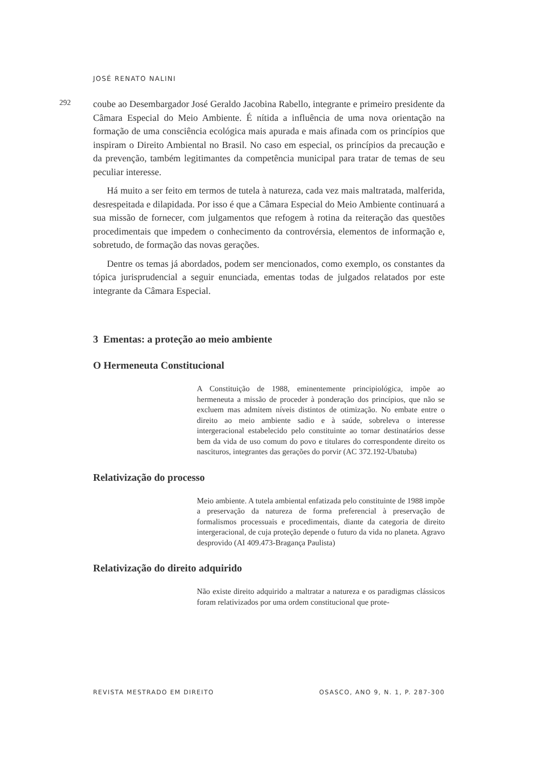JOSÉ RENATO NALINI
292
coube ao Desembargador José Geraldo Jacobina Rabello, integrante e primeiro presidente da Câmara Especial do Meio Ambiente. É nítida a influência de uma nova orientação na formação de uma consciência ecológica mais apurada e mais afinada com os princípios que inspiram o Direito Ambiental no Brasil. No caso em especial, os princípios da precaução e da prevenção, também legitimantes da competência municipal para tratar de temas de seu peculiar interesse.
Há muito a ser feito em termos de tutela à natureza, cada vez mais maltratada, malferida, desrespeitada e dilapidada. Por isso é que a Câmara Especial do Meio Ambiente continuará a sua missão de fornecer, com julgamentos que refogem à rotina da reiteração das questões procedimentais que impedem o conhecimento da controvérsia, elementos de informação e, sobretudo, de formação das novas gerações.
Dentre os temas já abordados, podem ser mencionados, como exemplo, os constantes da tópica jurisprudencial a seguir enunciada, ementas todas de julgados relatados por este integrante da Câmara Especial.
3 Ementas: a proteção ao meio ambiente
O Hermeneuta Constitucional
A Constituição de 1988, eminentemente principiológica, impõe ao hermeneuta a missão de proceder à ponderação dos princípios, que não se excluem mas admitem níveis distintos de otimização. No embate entre o direito ao meio ambiente sadio e à saúde, sobreleva o interesse intergeracional estabelecido pelo constituinte ao tornar destinatários desse bem da vida de uso comum do povo e titulares do correspondente direito os nascituros, integrantes das gerações do porvir (AC 372.192-Ubatuba)
Relativização do processo
Meio ambiente. A tutela ambiental enfatizada pelo constituinte de 1988 impõe a preservação da natureza de forma preferencial à preservação de formalismos processuais e procedimentais, diante da categoria de direito intergeracional, de cuja proteção depende o futuro da vida no planeta. Agravo desprovido (AI 409.473-Bragança Paulista)
Relativização do direito adquirido
Não existe direito adquirido a maltratar a natureza e os paradigmas clássicos foram relativizados por uma ordem constitucional que prote-
REVISTA MESTRADO EM DIREITO OSASCO, ANO 9, N. 1, P. 287-300